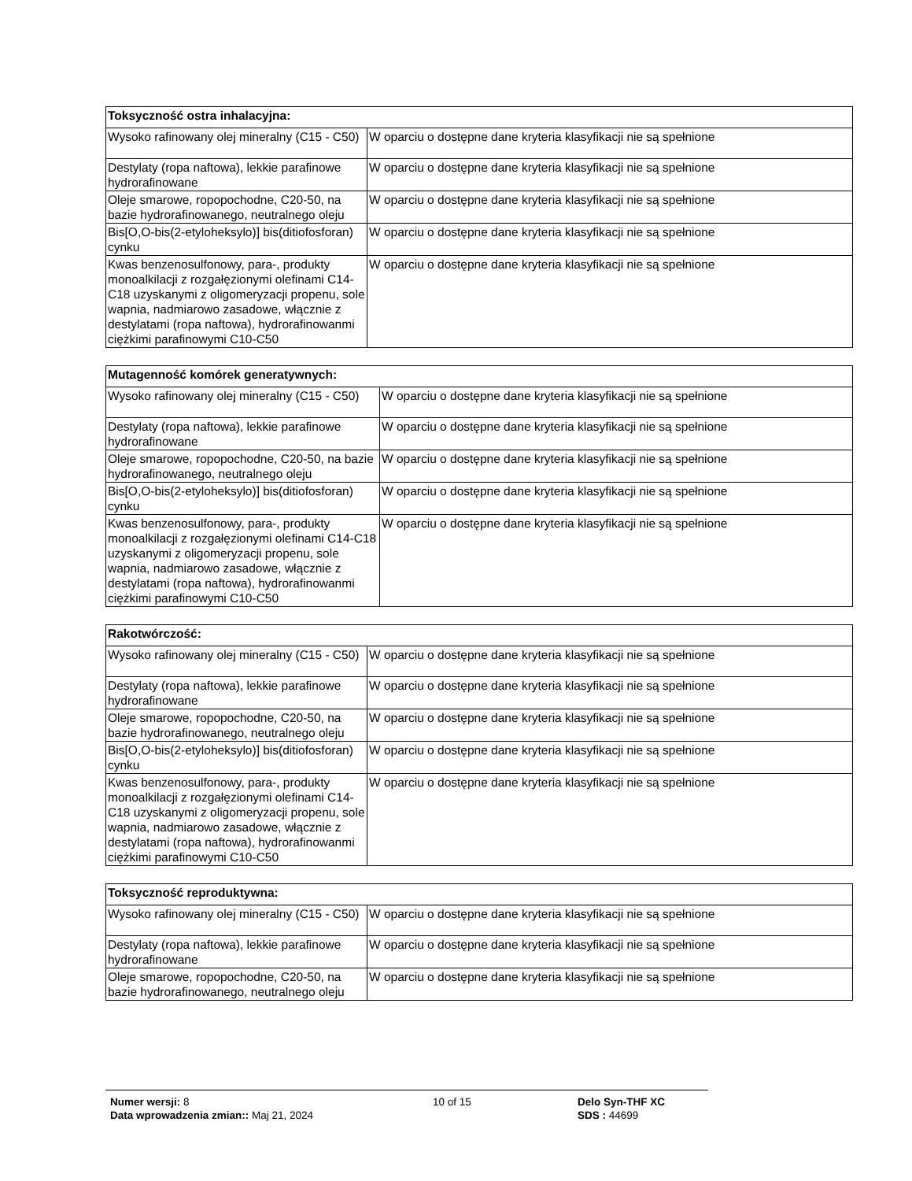| Toksyczność ostra inhalacyjna: | |
| --- | --- |
| Wysoko rafinowany olej mineralny (C15 - C50) | W oparciu o dostępne dane kryteria klasyfikacji nie są spełnione |
| Destylaty (ropa naftowa), lekkie parafinowe hydrorafinowane | W oparciu o dostępne dane kryteria klasyfikacji nie są spełnione |
| Oleje smarowe, ropopochodne, C20-50, na bazie hydrorafinowanego, neutralnego oleju | W oparciu o dostępne dane kryteria klasyfikacji nie są spełnione |
| Bis[O,O-bis(2-etyloheksylo)] bis(ditiofosforan) cynku | W oparciu o dostępne dane kryteria klasyfikacji nie są spełnione |
| Kwas benzenosulfonowy, para-, produkty monoalkilacji z rozgałęzionymi olefinami C14-C18 uzyskanymi z oligomeryzacji propenu, sole wapnia, nadmiarowo zasadowe, włącznie z destylatami (ropa naftowa), hydrorafinowanmi ciężkimi parafinowymi C10-C50 | W oparciu o dostępne dane kryteria klasyfikacji nie są spełnione |
| Mutagenność komórek generatywnych: | |
| --- | --- |
| Wysoko rafinowany olej mineralny (C15 - C50) | W oparciu o dostępne dane kryteria klasyfikacji nie są spełnione |
| Destylaty (ropa naftowa), lekkie parafinowe hydrorafinowane | W oparciu o dostępne dane kryteria klasyfikacji nie są spełnione |
| Oleje smarowe, ropopochodne, C20-50, na bazie hydrorafinowanego, neutralnego oleju | W oparciu o dostępne dane kryteria klasyfikacji nie są spełnione |
| Bis[O,O-bis(2-etyloheksylo)] bis(ditiofosforan) cynku | W oparciu o dostępne dane kryteria klasyfikacji nie są spełnione |
| Kwas benzenosulfonowy, para-, produkty monoalkilacji z rozgałęzionymi olefinami C14-C18 uzyskanymi z oligomeryzacji propenu, sole wapnia, nadmiarowo zasadowe, włącznie z destylatami (ropa naftowa), hydrorafinowanmi ciężkimi parafinowymi C10-C50 | W oparciu o dostępne dane kryteria klasyfikacji nie są spełnione |
| Rakotwórczość: | |
| --- | --- |
| Wysoko rafinowany olej mineralny (C15 - C50) | W oparciu o dostępne dane kryteria klasyfikacji nie są spełnione |
| Destylaty (ropa naftowa), lekkie parafinowe hydrorafinowane | W oparciu o dostępne dane kryteria klasyfikacji nie są spełnione |
| Oleje smarowe, ropopochodne, C20-50, na bazie hydrorafinowanego, neutralnego oleju | W oparciu o dostępne dane kryteria klasyfikacji nie są spełnione |
| Bis[O,O-bis(2-etyloheksylo)] bis(ditiofosforan) cynku | W oparciu o dostępne dane kryteria klasyfikacji nie są spełnione |
| Kwas benzenosulfonowy, para-, produkty monoalkilacji z rozgałęzionymi olefinami C14-C18 uzyskanymi z oligomeryzacji propenu, sole wapnia, nadmiarowo zasadowe, włącznie z destylatami (ropa naftowa), hydrorafinowanmi ciężkimi parafinowymi C10-C50 | W oparciu o dostępne dane kryteria klasyfikacji nie są spełnione |
| Toksyczność reproduktywna: | |
| --- | --- |
| Wysoko rafinowany olej mineralny (C15 - C50) | W oparciu o dostępne dane kryteria klasyfikacji nie są spełnione |
| Destylaty (ropa naftowa), lekkie parafinowe hydrorafinowane | W oparciu o dostępne dane kryteria klasyfikacji nie są spełnione |
| Oleje smarowe, ropopochodne, C20-50, na bazie hydrorafinowanego, neutralnego oleju | W oparciu o dostępne dane kryteria klasyfikacji nie są spełnione |
Numer wersji: 8
Data wprowadzenia zmian:: Maj 21, 2024
10 of 15 Delo Syn-THF XC
SDS : 44699